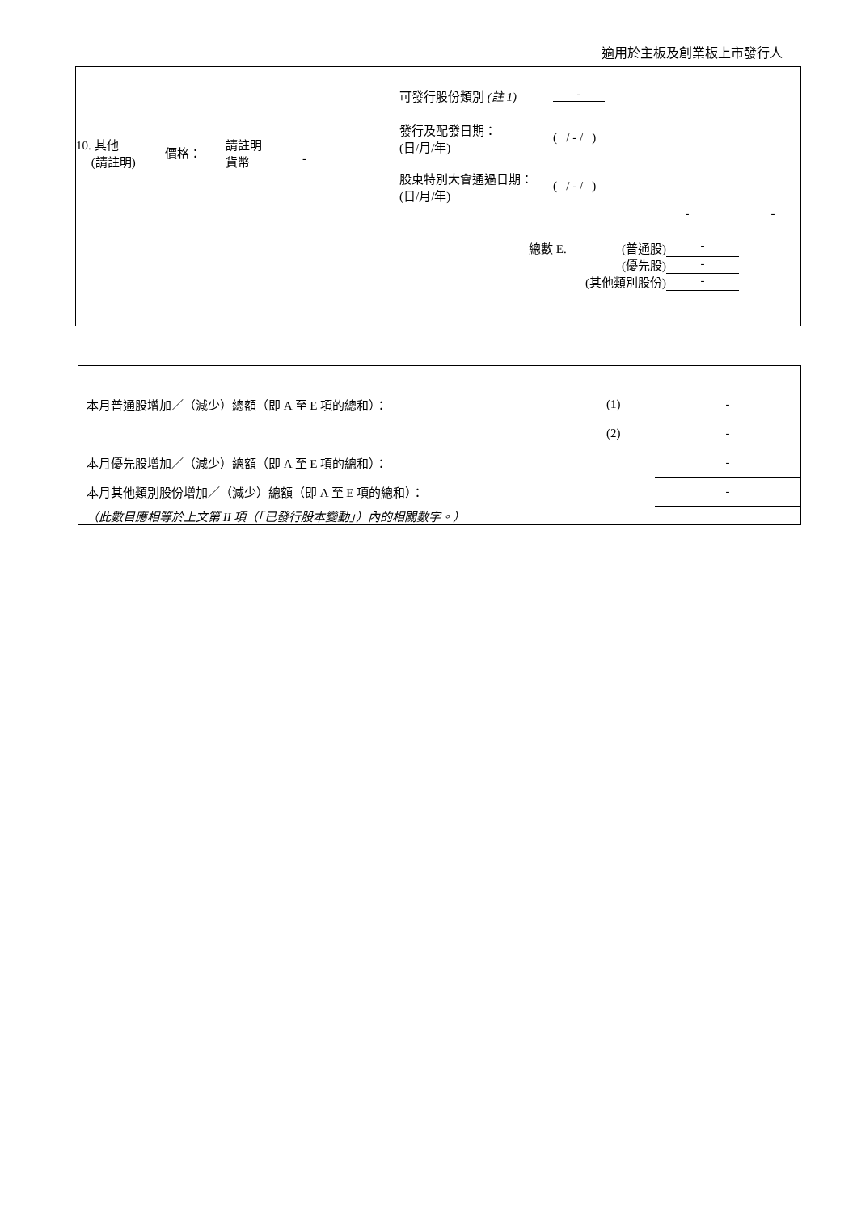適用於主板及創業板上市發行人
| / 10. 其他 (請註明) / 價格： / 請註明 貨幣 / - / | / 可發行股份類別 (註 1) / - / / 發行及配發日期： (日/月/年) / ( / - / ) / / 股東特別大會通過日期： (日/月/年) / ( / - / ) / |
- -
| 總數 E. | (普通股) | - |
| | (優先股) | - |
| | (其他類別股份) | - |
| 本月普通股增加／（減少）總額（即 A 至 E 項的總和）： | (1) | - |
| | (2) | - |
| 本月優先股增加／（減少）總額（即 A 至 E 項的總和）： | | - |
| 本月其他類別股份增加／（減少）總額（即 A 至 E 項的總和）： | | - |
| （此數目應相等於上文第 II 項（「已發行股本變動」）內的相關數字。） | | |